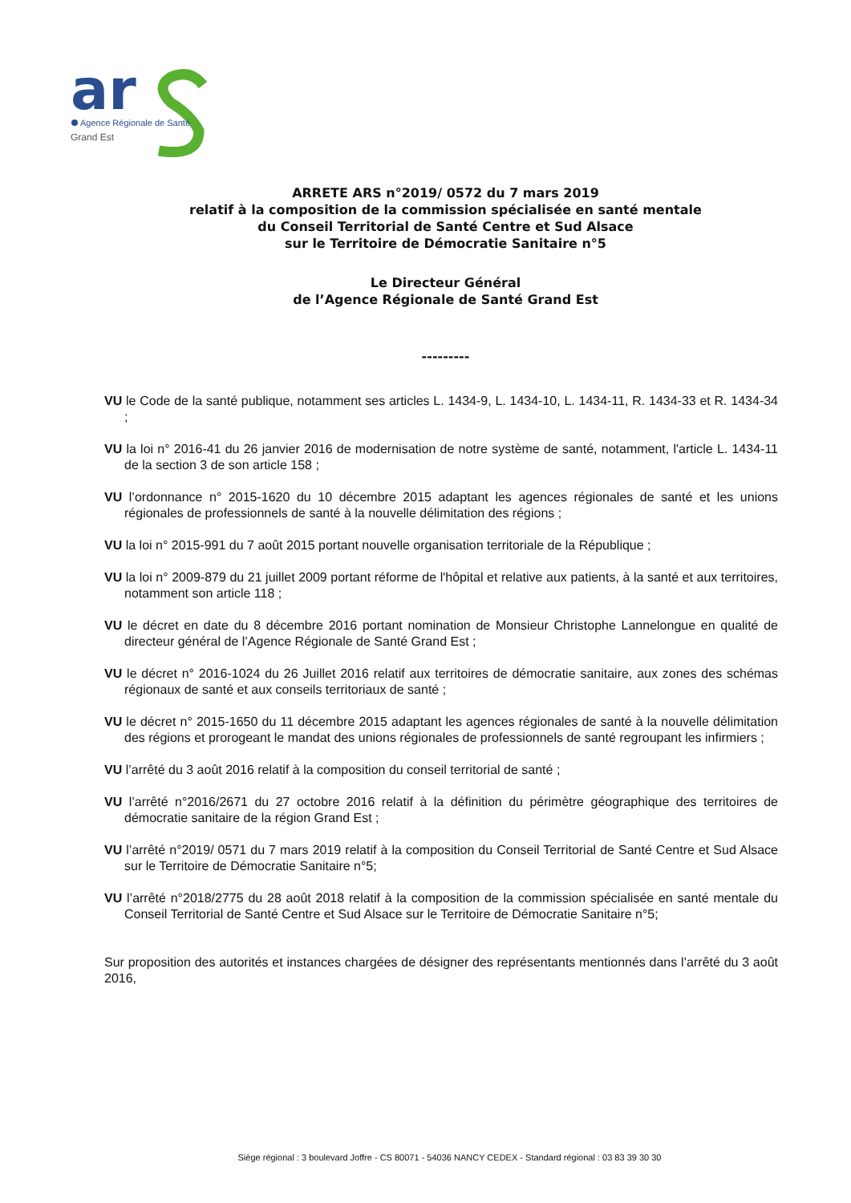ar
Agence Régionale de Santé
Grand Est
ARRETE ARS n°2019/ 0572 du 7 mars 2019
relatif à la composition de la commission spécialisée en santé mentale
du Conseil Territorial de Santé Centre et Sud Alsace
sur le Territoire de Démocratie Sanitaire n°5
Le Directeur Général
de l’Agence Régionale de Santé Grand Est
---------
VU le Code de la santé publique, notamment ses articles L. 1434-9, L. 1434-10, L. 1434-11, R. 1434-33 et R. 1434-34 ;
VU la loi n° 2016-41 du 26 janvier 2016 de modernisation de notre système de santé, notamment, l'article L. 1434-11 de la section 3 de son article 158 ;
VU l’ordonnance n° 2015-1620 du 10 décembre 2015 adaptant les agences régionales de santé et les unions régionales de professionnels de santé à la nouvelle délimitation des régions ;
VU la loi n° 2015-991 du 7 août 2015 portant nouvelle organisation territoriale de la République ;
VU la loi n° 2009-879 du 21 juillet 2009 portant réforme de l'hôpital et relative aux patients, à la santé et aux territoires, notamment son article 118 ;
VU le décret en date du 8 décembre 2016 portant nomination de Monsieur Christophe Lannelongue en qualité de directeur général de l’Agence Régionale de Santé Grand Est ;
VU le décret n° 2016-1024 du 26 Juillet 2016 relatif aux territoires de démocratie sanitaire, aux zones des schémas régionaux de santé et aux conseils territoriaux de santé ;
VU le décret n° 2015-1650 du 11 décembre 2015 adaptant les agences régionales de santé à la nouvelle délimitation des régions et prorogeant le mandat des unions régionales de professionnels de santé regroupant les infirmiers ;
VU l’arrêté du 3 août 2016 relatif à la composition du conseil territorial de santé ;
VU l’arrêté n°2016/2671 du 27 octobre 2016 relatif à la définition du périmètre géographique des territoires de démocratie sanitaire de la région Grand Est ;
VU l’arrêté n°2019/ 0571 du 7 mars 2019 relatif à la composition du Conseil Territorial de Santé Centre et Sud Alsace sur le Territoire de Démocratie Sanitaire n°5;
VU l’arrêté n°2018/2775 du 28 août 2018 relatif à la composition de la commission spécialisée en santé mentale du Conseil Territorial de Santé Centre et Sud Alsace sur le Territoire de Démocratie Sanitaire n°5;
Sur proposition des autorités et instances chargées de désigner des représentants mentionnés dans l’arrêté du 3 août 2016,
Siège régional : 3 boulevard Joffre - CS 80071 - 54036 NANCY CEDEX - Standard régional : 03 83 39 30 30